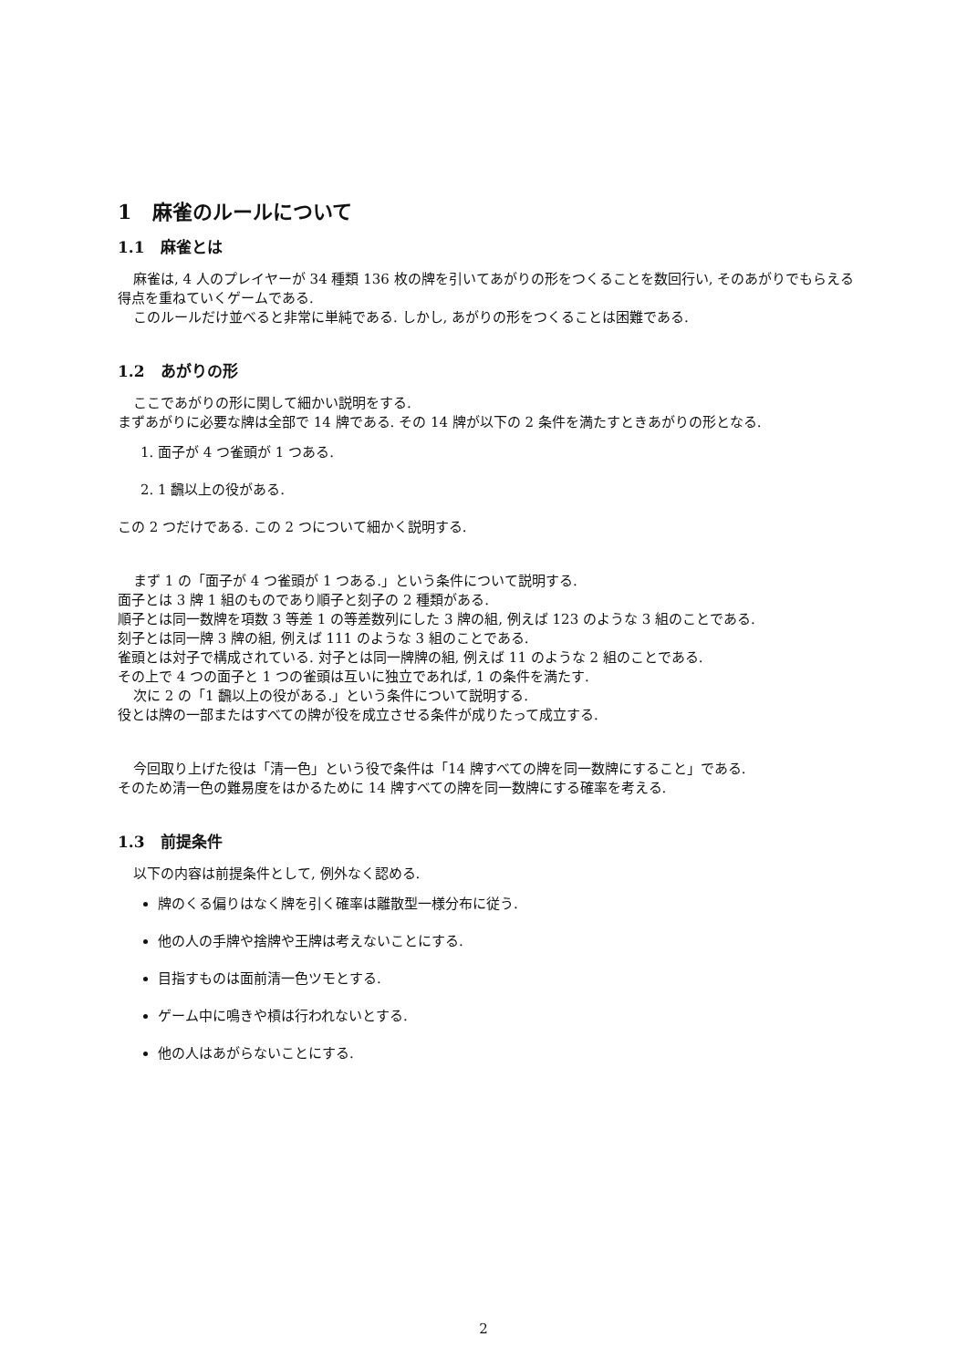1 麻雀のルールについて
1.1 麻雀とは
麻雀は, 4 人のプレイヤーが 34 種類 136 枚の牌を引いてあがりの形をつくることを数回行い, そのあがりでもらえる得点を重ねていくゲームである.
このルールだけ並べると非常に単純である. しかし, あがりの形をつくることは困難である.
1.2 あがりの形
ここであがりの形に関して細かい説明をする.
まずあがりに必要な牌は全部で 14 牌である. その 14 牌が以下の 2 条件を満たすときあがりの形となる.
1. 面子が 4 つ雀頭が 1 つある.
2. 1 飜以上の役がある.
この 2 つだけである. この 2 つについて細かく説明する.
まず 1 の「面子が 4 つ雀頭が 1 つある.」という条件について説明する.
面子とは 3 牌 1 組のものであり順子と刻子の 2 種類がある.
順子とは同一数牌を項数 3 等差 1 の等差数列にした 3 牌の組, 例えば 123 のような 3 組のことである.
刻子とは同一牌 3 牌の組, 例えば 111 のような 3 組のことである.
雀頭とは対子で構成されている. 対子とは同一牌牌の組, 例えば 11 のような 2 組のことである.
その上で 4 つの面子と 1 つの雀頭は互いに独立であれば, 1 の条件を満たす.
次に 2 の「1 飜以上の役がある.」という条件について説明する.
役とは牌の一部またはすべての牌が役を成立させる条件が成りたって成立する.
今回取り上げた役は「清一色」という役で条件は「14 牌すべての牌を同一数牌にすること」である.
そのため清一色の難易度をはかるために 14 牌すべての牌を同一数牌にする確率を考える.
1.3 前提条件
以下の内容は前提条件として, 例外なく認める.
牌のくる偏りはなく牌を引く確率は離散型一様分布に従う.
他の人の手牌や捨牌や王牌は考えないことにする.
目指すものは面前清一色ツモとする.
ゲーム中に鳴きや槓は行われないとする.
他の人はあがらないことにする.
2